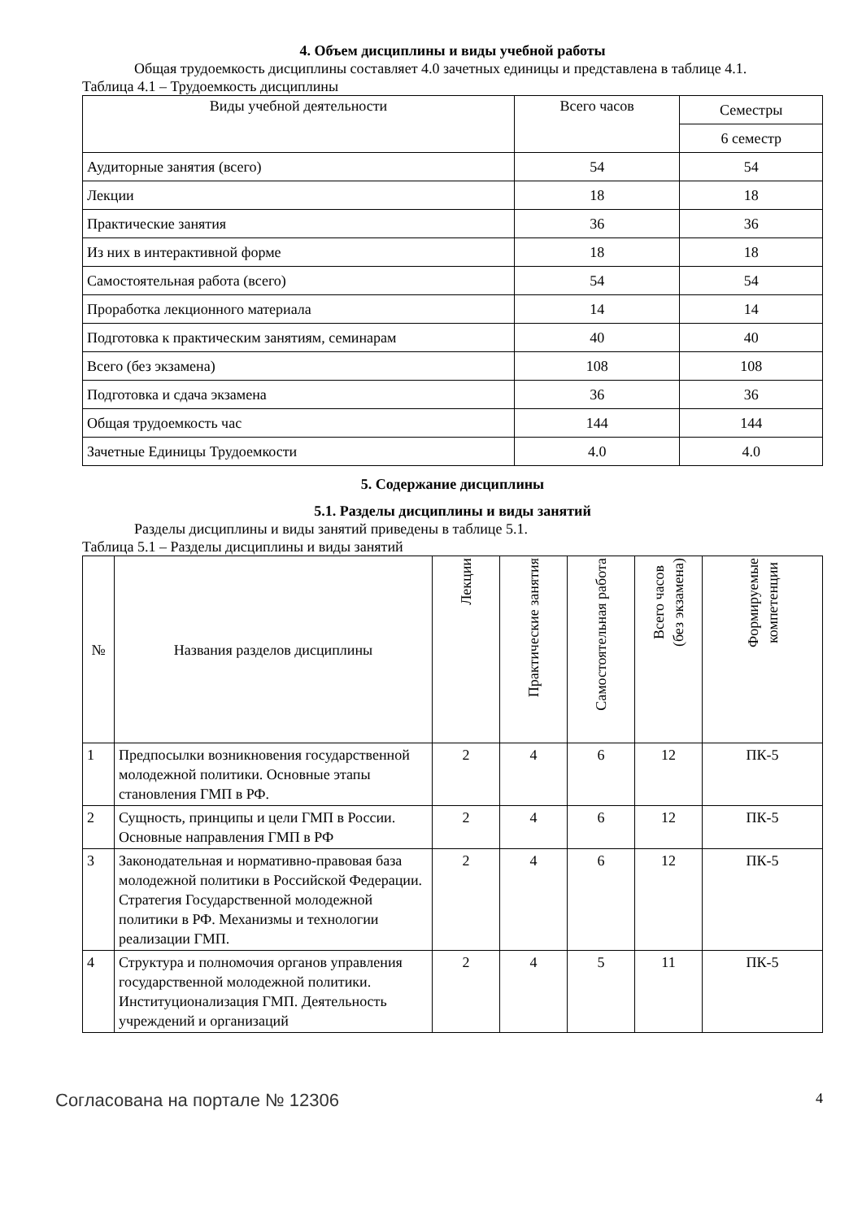4. Объем дисциплины и виды учебной работы
Общая трудоемкость дисциплины составляет 4.0 зачетных единицы и представлена в таблице 4.1.
Таблица 4.1 – Трудоемкость дисциплины
| Виды учебной деятельности | Всего часов | Семестры |
| --- | --- | --- |
| | | 6 семестр |
| Аудиторные занятия (всего) | 54 | 54 |
| Лекции | 18 | 18 |
| Практические занятия | 36 | 36 |
| Из них в интерактивной форме | 18 | 18 |
| Самостоятельная работа (всего) | 54 | 54 |
| Проработка лекционного материала | 14 | 14 |
| Подготовка к практическим занятиям, семинарам | 40 | 40 |
| Всего (без экзамена) | 108 | 108 |
| Подготовка и сдача экзамена | 36 | 36 |
| Общая трудоемкость час | 144 | 144 |
| Зачетные Единицы Трудоемкости | 4.0 | 4.0 |
5. Содержание дисциплины
5.1. Разделы дисциплины и виды занятий
Разделы дисциплины и виды занятий приведены в таблице 5.1.
Таблица 5.1 – Разделы дисциплины и виды занятий
| № | Названия разделов дисциплины | Лекции | Практические занятия | Самостоятельная работа | Всего часов (без экзамена) | Формируемые компетенции |
| --- | --- | --- | --- | --- | --- | --- |
| 1 | Предпосылки возникновения государственной молодежной политики. Основные этапы становления ГМП в РФ. | 2 | 4 | 6 | 12 | ПК-5 |
| 2 | Сущность, принципы и цели ГМП в России. Основные направления ГМП в РФ | 2 | 4 | 6 | 12 | ПК-5 |
| 3 | Законодательная и нормативно-правовая база молодежной политики в Российской Федерации. Стратегия Государственной молодежной политики в РФ. Механизмы и технологии реализации ГМП. | 2 | 4 | 6 | 12 | ПК-5 |
| 4 | Структура и полномочия органов управления государственной молодежной политики. Институционализация ГМП. Деятельность учреждений и организаций | 2 | 4 | 5 | 11 | ПК-5 |
Согласована на портале № 12306 4